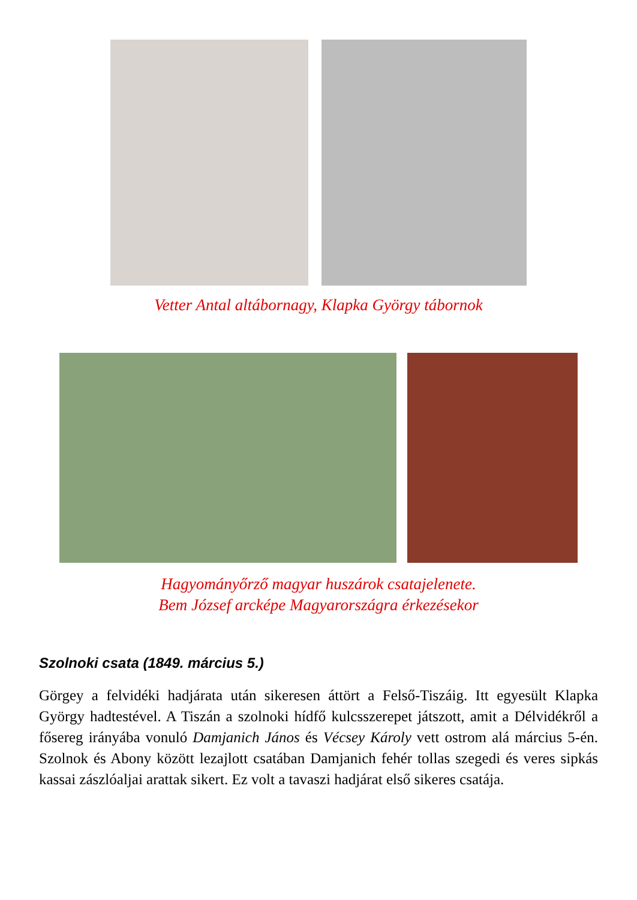Vetter Antal altábornagy, Klapka György tábornok
Hagyományőrző magyar huszárok csatajelenete.
Bem József arcképe Magyarországra érkezésekor
Szolnoki csata (1849. március 5.)
Görgey a felvidéki hadjárata után sikeresen áttört a Felső-Tiszáig. Itt egyesült Klapka György hadtestével. A Tiszán a szolnoki hídfő kulcsszerepet játszott, amit a Délvidékről a fősereg irányába vonuló Damjanich János és Vécsey Károly vett ostrom alá március 5-én. Szolnok és Abony között lezajlott csatában Damjanich fehér tollas szegedi és veres sipkás kassai zászlóaljai arattak sikert. Ez volt a tavaszi hadjárat első sikeres csatája.